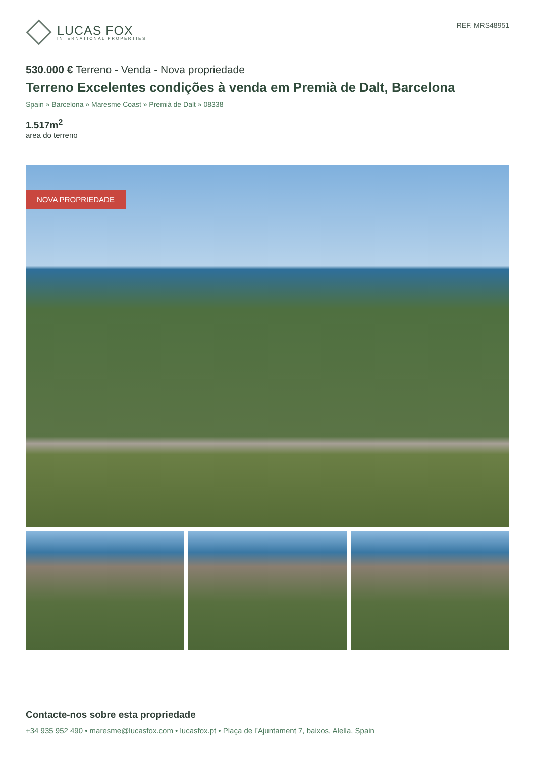LUCAS FOX
INTERNATIONAL PROPERTIES
REF. MRS48951
530.000 € Terreno - Venda - Nova propriedade
Terreno Excelentes condições à venda em Premià de Dalt, Barcelona
Spain » Barcelona » Maresme Coast » Premià de Dalt » 08338
1.517m<sup>2</sup>
area do terreno
NOVA PROPRIEDADE
Contacte-nos sobre esta propriedade
+34 935 952 490 • maresme@lucasfox.com • lucasfox.pt • Plaça de l’Ajuntament 7, baixos, Alella, Spain